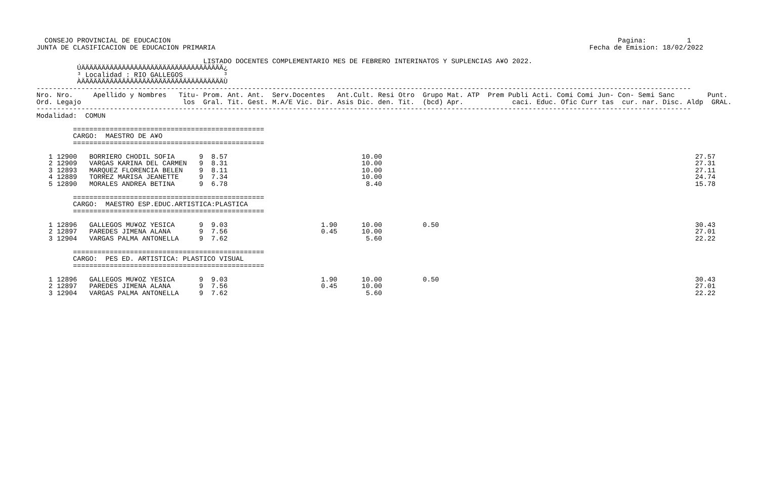CONSEJO PROVINCIAL DE EDUCACION                                                                                                              Pagina:          1
JUNTA DE CLASIFICACION DE EDUCACION PRIMARIA                                                                                            Fecha de Emision: 18/02/2022

                                         LISTADO DOCENTES COMPLEMENTARIO MES DE FEBRERO INTERINATOS Y SUPLENCIAS A¥O 2022.
          ÚÄÄÄÄÄÄÄÄÄÄÄÄÄÄÄÄÄÄÄÄÄÄÄÄÄÄÄÄÄÄÄÄÄÄÄ¿
          ³ Localidad : RIO GALLEGOS          ³
          ÀÄÄÄÄÄÄÄÄÄÄÄÄÄÄÄÄÄÄÄÄÄÄÄÄÄÄÄÄÄÄÄÄÄÄÄÙ
-----------------------------------------------------------------------------------------------------------------------------------------------------------------
Nro. Nro.     Apellido y Nombres   Titu- Prom. Ant. Ant.  Serv.Docentes   Ant.Cult. Resi Otro  Grupo Mat. ATP  Prem Publi Acti. Comi Comi Jun- Con- Semi Sanc        Punt.
Ord. Legajo                         los  Gral. Tit. Gest. M.A/E Vic. Dir. Asis Dic. den. Tit.  (bcd) Apr.            caci. Educ. Ofic Curr tas  cur. nar. Disc. Aldp  GRAL.
-----------------------------------------------------------------------------------------------------------------------------------------------------------------
Modalidad:  COMUN

         ===============================================
         CARGO:  MAESTRO DE A¥O
         ===============================================

   1 12900   BORRIERO CHODIL SOFIA      9  8.57                                 10.00                                                                             27.57
   2 12909   VARGAS KARINA DEL CARMEN   9  8.31                                 10.00                                                                             27.31
   3 12893   MARQUEZ FLORENCIA BELEN    9  8.11                                 10.00                                                                             27.11
   4 12889   TORREZ MARISA JEANETTE     9  7.34                                 10.00                                                                             24.74
   5 12890   MORALES ANDREA BETINA      9  6.78                                  8.40                                                                             15.78

         ===============================================
         CARGO:  MAESTRO ESP.EDUC.ARTISTICA:PLASTICA
         ===============================================

   1 12896   GALLEGOS MU¥OZ YESICA      9  9.03                       1.90      10.00          0.50                                                               30.43
   2 12897   PAREDES JIMENA ALANA       9  7.56                       0.45      10.00                                                                             27.01
   3 12904   VARGAS PALMA ANTONELLA     9  7.62                                  5.60                                                                             22.22

         ===============================================
         CARGO:  PES ED. ARTISTICA: PLASTICO VISUAL
         ===============================================

   1 12896   GALLEGOS MU¥OZ YESICA      9  9.03                       1.90      10.00          0.50                                                               30.43
   2 12897   PAREDES JIMENA ALANA       9  7.56                       0.45      10.00                                                                             27.01
   3 12904   VARGAS PALMA ANTONELLA     9  7.62                                  5.60                                                                             22.22